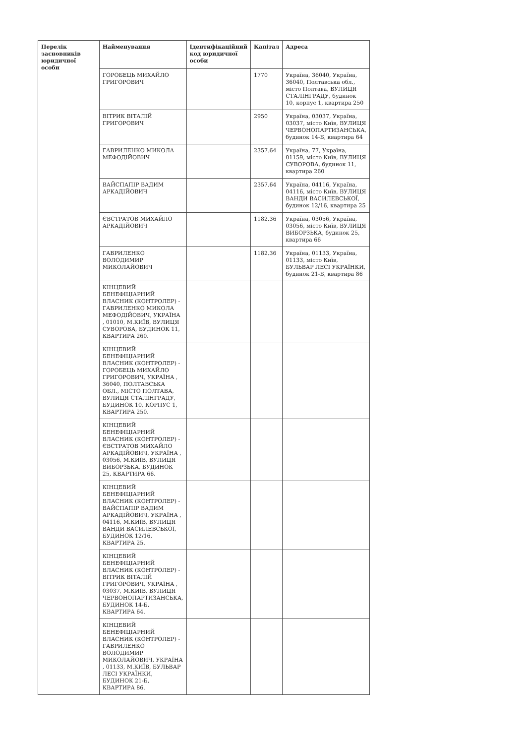| Перелік засновників юридичної особи | Найменування | Ідентифікаційний код юридичної особи | Капітал | Адреса |
| --- | --- | --- | --- | --- |
| | ГОРОБЕЦЬ МИХАЙЛО ГРИГОРОВИЧ | | 1770 | Україна, 36040, Україна, 36040, Полтавська обл., місто Полтава, ВУЛИЦЯ СТАЛІНГРАДУ, будинок 10, корпус 1, квартира 250 |
| | ВІТРИК ВІТАЛІЙ ГРИГОРОВИЧ | | 2950 | Україна, 03037, Україна, 03037, місто Київ, ВУЛИЦЯ ЧЕРВОНОПАРТИЗАНСЬКА, будинок 14-Б, квартира 64 |
| | ГАВРИЛЕНКО МИКОЛА МЕФОДІЙОВИЧ | | 2357.64 | Україна, 77, Україна, 01159, місто Київ, ВУЛИЦЯ СУВОРОВА, будинок 11, квартира 260 |
| | ВАЙСПАПІР ВАДИМ АРКАДІЙОВИЧ | | 2357.64 | Україна, 04116, Україна, 04116, місто Київ, ВУЛИЦЯ ВАНДИ ВАСИЛЕВСЬКОЇ, будинок 12/16, квартира 25 |
| | ЄВСТРАТОВ МИХАЙЛО АРКАДІЙОВИЧ | | 1182.36 | Україна, 03056, Україна, 03056, місто Київ, ВУЛИЦЯ ВИБОРЗЬКА, будинок 25, квартира 66 |
| | ГАВРИЛЕНКО ВОЛОДИМИР МИКОЛАЙОВИЧ | | 1182.36 | Україна, 01133, Україна, 01133, місто Київ, БУЛЬВАР ЛЕСІ УКРАЇНКИ, будинок 21-Б, квартира 86 |
| | КІНЦЕВИЙ БЕНЕФІЦІАРНИЙ ВЛАСНИК (КОНТРОЛЕР) - ГАВРИЛЕНКО МИКОЛА МЕФОДІЙОВИЧ, УКРАЇНА , 01010, М.КИЇВ, ВУЛИЦЯ СУВОРОВА, БУДИНОК 11, КВАРТИРА 260. | | | |
| | КІНЦЕВИЙ БЕНЕФІЦІАРНИЙ ВЛАСНИК (КОНТРОЛЕР) - ГОРОБЕЦЬ МИХАЙЛО ГРИГОРОВИЧ, УКРАЇНА , 36040, ПОЛТАВСЬКА ОБЛ., МІСТО ПОЛТАВА, ВУЛИЦЯ СТАЛІНГРАДУ, БУДИНОК 10, КОРПУС 1, КВАРТИРА 250. | | | |
| | КІНЦЕВИЙ БЕНЕФІЦІАРНИЙ ВЛАСНИК (КОНТРОЛЕР) - ЄВСТРАТОВ МИХАЙЛО АРКАДІЙОВИЧ, УКРАЇНА , 03056, М.КИЇВ, ВУЛИЦЯ ВИБОРЗЬКА, БУДИНОК 25, КВАРТИРА 66. | | | |
| | КІНЦЕВИЙ БЕНЕФІЦІАРНИЙ ВЛАСНИК (КОНТРОЛЕР) - ВАЙСПАПІР ВАДИМ АРКАДІЙОВИЧ, УКРАЇНА , 04116, М.КИЇВ, ВУЛИЦЯ ВАНДИ ВАСИЛЕВСЬКОЇ, БУДИНОК 12/16, КВАРТИРА 25. | | | |
| | КІНЦЕВИЙ БЕНЕФІЦІАРНИЙ ВЛАСНИК (КОНТРОЛЕР) - ВІТРИК ВІТАЛІЙ ГРИГОРОВИЧ, УКРАЇНА , 03037, М.КИЇВ, ВУЛИЦЯ ЧЕРВОНОПАРТИЗАНСЬКА, БУДИНОК 14-Б, КВАРТИРА 64. | | | |
| | КІНЦЕВИЙ БЕНЕФІЦІАРНИЙ ВЛАСНИК (КОНТРОЛЕР) - ГАВРИЛЕНКО ВОЛОДИМИР МИКОЛАЙОВИЧ, УКРАЇНА , 01133, М.КИЇВ, БУЛЬВАР ЛЕСІ УКРАЇНКИ, БУДИНОК 21-Б, КВАРТИРА 86. | | | |